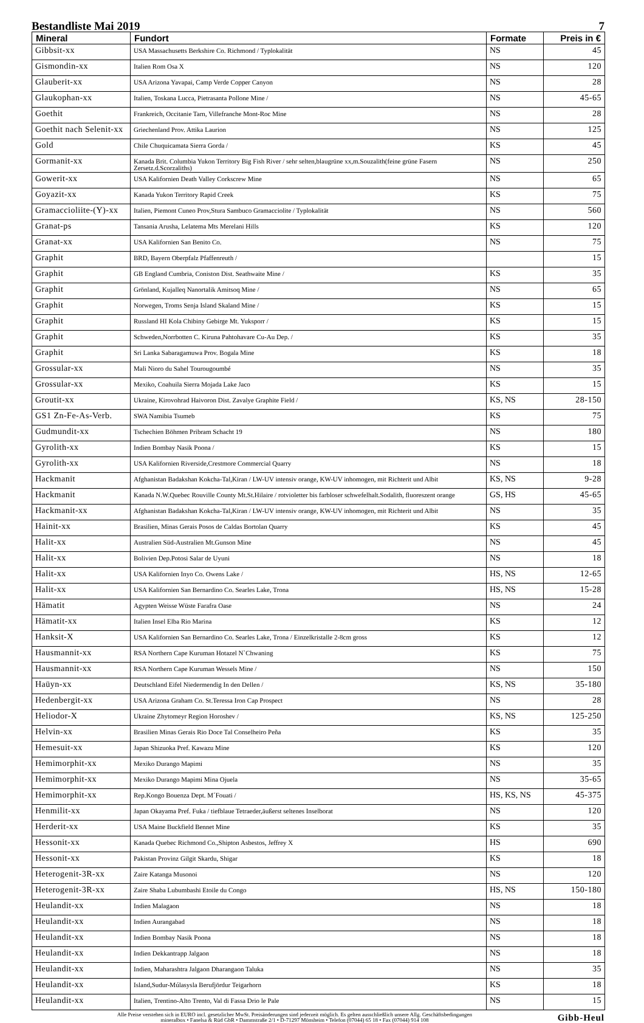Bestandliste Mai 2019 7
| Mineral | Fundort | Formate | Preis in € |
| --- | --- | --- | --- |
| Gibbsit-xx | USA Massachusetts Berkshire Co. Richmond / Typlokalität | NS | 45 |
| Gismondin-xx | Italien Rom Osa X | NS | 120 |
| Glauberit-xx | USA Arizona Yavapai, Camp Verde Copper Canyon | NS | 28 |
| Glaukophan-xx | Italien, Toskana Lucca, Pietrasanta Pollone Mine / | NS | 45-65 |
| Goethit | Frankreich, Occitanie Tarn, Villefranche Mont-Roc Mine | NS | 28 |
| Goethit nach Selenit-xx | Griechenland Prov. Attika Laurion | NS | 125 |
| Gold | Chile Chuquicamata Sierra Gorda / | KS | 45 |
| Gormanit-xx | Kanada Brit. Columbia Yukon Territory Big Fish River / sehr selten,blaugrüne xx,m.Souzalith(feine grüne Fasern Zersetz.d.Scorzaliths) | NS | 250 |
| Gowerit-xx | USA Kalifornien Death Valley Corkscrew Mine | NS | 65 |
| Goyazit-xx | Kanada Yukon Territory Rapid Creek | KS | 75 |
| Gramaccioliite-(Y)-xx | Italien, Piemont Cuneo Prov,Stura Sambuco Gramacciolite / Typlokalität | NS | 560 |
| Granat-ps | Tansania Arusha, Lelatema Mts Merelani Hills | KS | 120 |
| Granat-xx | USA Kalifornien San Benito Co. | NS | 75 |
| Graphit | BRD, Bayern Oberpfalz Pfaffenreuth / | | 15 |
| Graphit | GB England Cumbria, Coniston Dist. Seathwaite Mine / | KS | 35 |
| Graphit | Grönland, Kujalleq Nanortalik Amitsoq Mine / | NS | 65 |
| Graphit | Norwegen, Troms Senja Island Skaland Mine / | KS | 15 |
| Graphit | Russland HI Kola Chibiny Gebirge Mt. Yuksporr / | KS | 15 |
| Graphit | Schweden,Norrbotten C. Kiruna Pahtohavare Cu-Au Dep. / | KS | 35 |
| Graphit | Sri Lanka Sabaragamuwa Prov. Bogala Mine | KS | 18 |
| Grossular-xx | Mali Nioro du Sahel Tourougoumbé | NS | 35 |
| Grossular-xx | Mexiko, Coahuila Sierra Mojada Lake Jaco | KS | 15 |
| Groutit-xx | Ukraine, Kirovohrad Haivoron Dist. Zavalye Graphite Field / | KS, NS | 28-150 |
| GS1 Zn-Fe-As-Verb. | SWA Namibia Tsumeb | KS | 75 |
| Gudmundit-xx | Tschechien Böhmen Pribram Schacht 19 | NS | 180 |
| Gyrolith-xx | Indien Bombay Nasik Poona / | KS | 15 |
| Gyrolith-xx | USA Kalifornien Riverside,Crestmore Commercial Quarry | NS | 18 |
| Hackmanit | Afghanistan Badakshan Kokcha-Tal,Kiran / LW-UV intensiv orange, KW-UV inhomogen, mit Richterit und Albit | KS, NS | 9-28 |
| Hackmanit | Kanada N.W.Quebec Rouville County Mt.St.Hilaire / rotvioletter bis farbloser schwefelhalt.Sodalith, fluoreszent orange | GS, HS | 45-65 |
| Hackmanit-xx | Afghanistan Badakshan Kokcha-Tal,Kiran / LW-UV intensiv orange, KW-UV inhomogen, mit Richterit und Albit | NS | 35 |
| Hainit-xx | Brasilien, Minas Gerais Posos de Caldas Bortolan Quarry | KS | 45 |
| Halit-xx | Australien Süd-Australien Mt.Gunson Mine | NS | 45 |
| Halit-xx | Bolivien Dep.Potosi Salar de Uyuni | NS | 18 |
| Halit-xx | USA Kalifornien Inyo Co. Owens Lake / | HS, NS | 12-65 |
| Halit-xx | USA Kalifornien San Bernardino Co. Searles Lake, Trona | HS, NS | 15-28 |
| Hämatit | Agypten Weisse Wüste Farafra Oase | NS | 24 |
| Hämatit-xx | Italien Insel Elba Rio Marina | KS | 12 |
| Hanksit-X | USA Kalifornien San Bernardino Co. Searles Lake, Trona / Einzelkristalle 2-8cm gross | KS | 12 |
| Hausmannit-xx | RSA Northern Cape Kuruman Hotazel N`Chwaning | KS | 75 |
| Hausmannit-xx | RSA Northern Cape Kuruman Wessels Mine / | NS | 150 |
| Haüyn-xx | Deutschland Eifel Niedermendig In den Dellen / | KS, NS | 35-180 |
| Hedenbergit-xx | USA Arizona Graham Co. St.Teressa Iron Cap Prospect | NS | 28 |
| Heliodor-X | Ukraine Zhytomeyr Region Horoshev / | KS, NS | 125-250 |
| Helvin-xx | Brasilien Minas Gerais Rio Doce Tal Conselheiro Peña | KS | 35 |
| Hemesuit-xx | Japan Shizuoka Pref. Kawazu Mine | KS | 120 |
| Hemimorphit-xx | Mexiko Durango Mapimi | NS | 35 |
| Hemimorphit-xx | Mexiko Durango Mapimi Mina Ojuela | NS | 35-65 |
| Hemimorphit-xx | Rep.Kongo Bouenza Dept. M´Fouati / | HS, KS, NS | 45-375 |
| Henmilit-xx | Japan Okayama Pref. Fuka / tiefblaue Tetraeder,äußerst seltenes Inselborat | NS | 120 |
| Herderit-xx | USA Maine Buckfield Bennet Mine | KS | 35 |
| Hessonit-xx | Kanada Quebec Richmond Co.,Shipton Asbestos, Jeffrey X | HS | 690 |
| Hessonit-xx | Pakistan Provinz Gilgit Skardu, Shigar | KS | 18 |
| Heterogenit-3R-xx | Zaire Katanga Musonoi | NS | 120 |
| Heterogenit-3R-xx | Zaire Shaba Lubumbashi Etoile du Congo | HS, NS | 150-180 |
| Heulandit-xx | Indien Malagaon | NS | 18 |
| Heulandit-xx | Indien Aurangabad | NS | 18 |
| Heulandit-xx | Indien Bombay Nasik Poona | NS | 18 |
| Heulandit-xx | Indien Dekkantrapp Jalgaon | NS | 18 |
| Heulandit-xx | Indien, Maharashtra Jalgaon Dharangaon Taluka | NS | 35 |
| Heulandit-xx | Island,Sudur-Múlasysla Berufjördur Teigarhorn | KS | 18 |
| Heulandit-xx | Italien, Trentino-Alto Trento, Val di Fassa Drio le Pale | NS | 15 |
Alle Preise verstehen sich in EURO incl. gesetzlicher MwSt. Preisänderungen sind jederzeit möglich. Es gelten ausschließlich unsere Allg. Geschäftsbedingungen
mineralbox • Fanelsa & Rüd GbR • Dammstraße 2/1 • D-71297 Mönsheim • Telefon (07044) 65 18 • Fax (07044) 914 108
Gibb-Heul